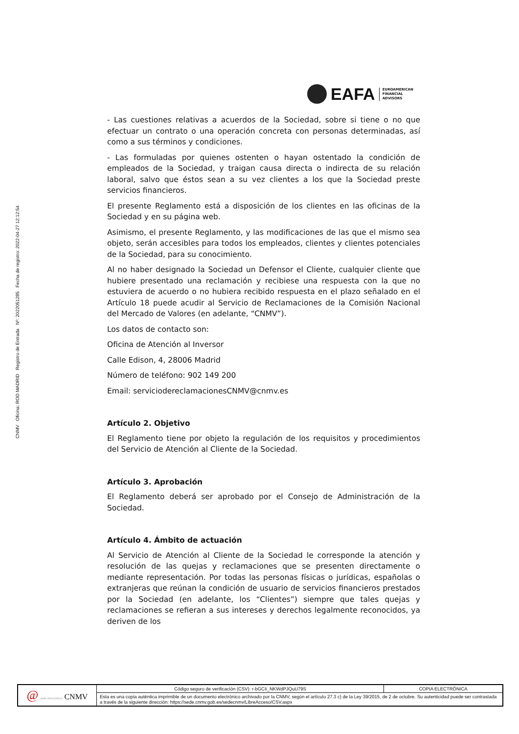CNMV Oficina: ROD MADRID Registro de Entrada Nº: 2022051285 Fecha de registro: 2022-04-27 12:12:54
EAFA
EUROAMERICAN
FINANCIAL
ADVISORS
- Las cuestiones relativas a acuerdos de la Sociedad, sobre si tiene o no que efectuar un contrato o una operación concreta con personas determinadas, así como a sus términos y condiciones.
- Las formuladas por quienes ostenten o hayan ostentado la condición de empleados de la Sociedad, y traigan causa directa o indirecta de su relación laboral, salvo que éstos sean a su vez clientes a los que la Sociedad preste servicios financieros.
El presente Reglamento está a disposición de los clientes en las oficinas de la Sociedad y en su página web.
Asimismo, el presente Reglamento, y las modificaciones de las que el mismo sea objeto, serán accesibles para todos los empleados, clientes y clientes potenciales de la Sociedad, para su conocimiento.
Al no haber designado la Sociedad un Defensor el Cliente, cualquier cliente que hubiere presentado una reclamación y recibiese una respuesta con la que no estuviera de acuerdo o no hubiera recibido respuesta en el plazo señalado en el Artículo 18 puede acudir al Servicio de Reclamaciones de la Comisión Nacional del Mercado de Valores (en adelante, “CNMV”).
Los datos de contacto son:
Oficina de Atención al Inversor
Calle Edison, 4, 28006 Madrid
Número de teléfono: 902 149 200
Email: serviciodereclamacionesCNMV@cnmv.es
Artículo 2. Objetivo
El Reglamento tiene por objeto la regulación de los requisitos y procedimientos del Servicio de Atención al Cliente de la Sociedad.
Artículo 3. Aprobación
El Reglamento deberá ser aprobado por el Consejo de Administración de la Sociedad.
Artículo 4. Ámbito de actuación
Al Servicio de Atención al Cliente de la Sociedad le corresponde la atención y resolución de las quejas y reclamaciones que se presenten directamente o mediante representación. Por todas las personas físicas o jurídicas, españolas o extranjeras que reúnan la condición de usuario de servicios financieros prestados por la Sociedad (en adelante, los “Clientes”) siempre que tales quejas y reclamaciones se refieran a sus intereses y derechos legalmente reconocidos, ya deriven de los
| @ sede electrónica CNMV | Código seguro de verificación (CSV): r-bGCIi_NKWdPJQuU79S | COPIA ELECTRÓNICA |
| | Esta es una copia auténtica imprimible de un documento electrónico archivado por la CNMV, según el artículo 27.3 c) de la Ley 39/2015, de 2 de octubre. Su autenticidad puede ser contrastada a través de la siguiente dirección: https://sede.cnmv.gob.es/sedecnmv/LibreAcceso/CSV.aspx | |